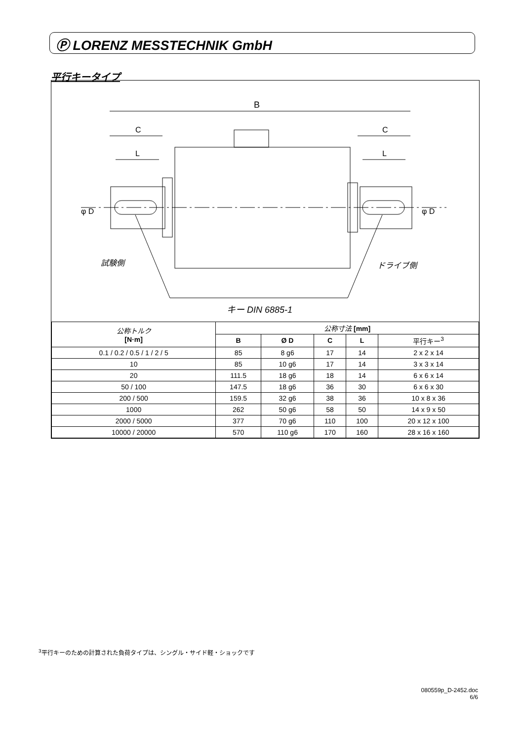Ⓟ LORENZ MESSTECHNIK GmbH
平行キータイプ
B
C
C
L
L
試験側
ドライブ側
キー DIN 6885-1
φ D
φ D
| 公称トルク [N·m] | 公称寸法 [mm] | | | | |
| --- | --- | --- | --- | --- | --- |
| | B | Ø D | C | L | 平行キー<sup>3</sup> |
| 0.1 / 0.2 / 0.5 / 1 / 2 / 5 | 85 | 8 g6 | 17 | 14 | 2 x 2 x 14 |
| 10 | 85 | 10 g6 | 17 | 14 | 3 x 3 x 14 |
| 20 | 111.5 | 18 g6 | 18 | 14 | 6 x 6 x 14 |
| 50 / 100 | 147.5 | 18 g6 | 36 | 30 | 6 x 6 x 30 |
| 200 / 500 | 159.5 | 32 g6 | 38 | 36 | 10 x 8 x 36 |
| 1000 | 262 | 50 g6 | 58 | 50 | 14 x 9 x 50 |
| 2000 / 5000 | 377 | 70 g6 | 110 | 100 | 20 x 12 x 100 |
| 10000 / 20000 | 570 | 110 g6 | 170 | 160 | 28 x 16 x 160 |
<sup>3</sup> 平行キーのための計算された負荷タイプは、シングル・サイド軽・ショックです
080559p_D-2452.doc
6/6